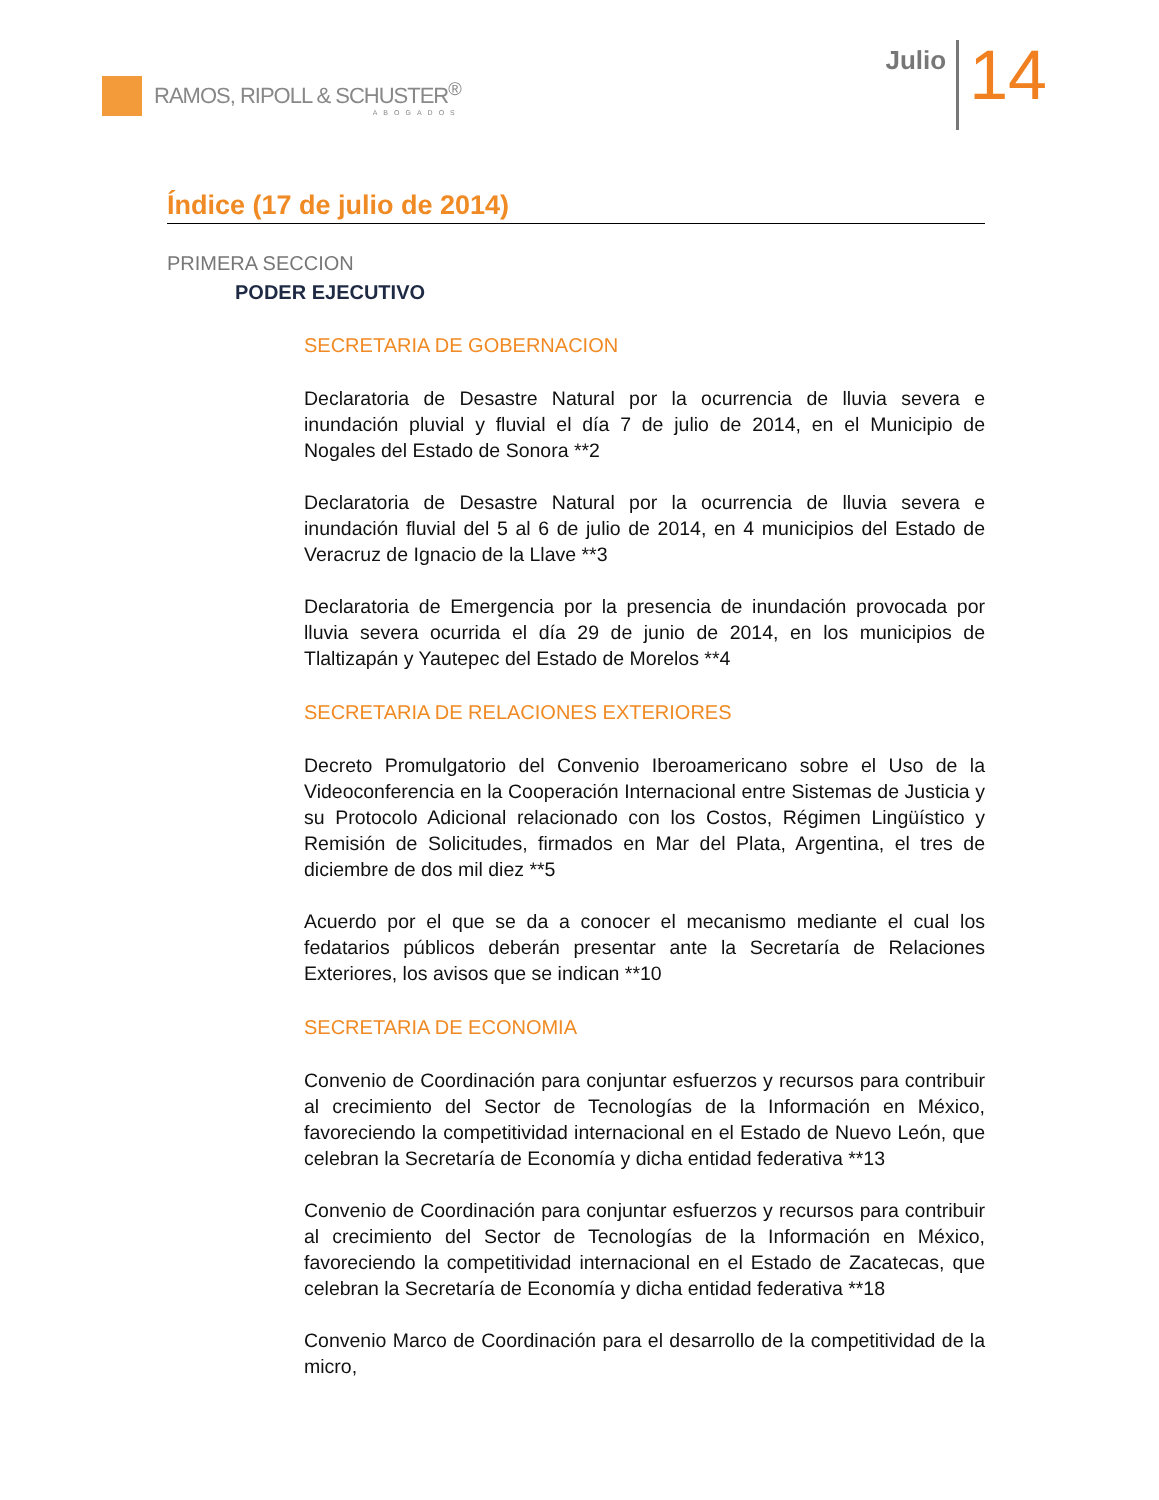RAMOS, RIPOLL & SCHUSTER<sup>®</sup>
ABOGADOS
Julio
14
Índice (17 de julio de 2014)
PRIMERA SECCION
PODER EJECUTIVO
SECRETARIA DE GOBERNACION
Declaratoria de Desastre Natural por la ocurrencia de lluvia severa e inundación pluvial y fluvial el día 7 de julio de 2014, en el Municipio de Nogales del Estado de Sonora **2
Declaratoria de Desastre Natural por la ocurrencia de lluvia severa e inundación fluvial del 5 al 6 de julio de 2014, en 4 municipios del Estado de Veracruz de Ignacio de la Llave **3
Declaratoria de Emergencia por la presencia de inundación provocada por lluvia severa ocurrida el día 29 de junio de 2014, en los municipios de Tlaltizapán y Yautepec del Estado de Morelos **4
SECRETARIA DE RELACIONES EXTERIORES
Decreto Promulgatorio del Convenio Iberoamericano sobre el Uso de la Videoconferencia en la Cooperación Internacional entre Sistemas de Justicia y su Protocolo Adicional relacionado con los Costos, Régimen Lingüístico y Remisión de Solicitudes, firmados en Mar del Plata, Argentina, el tres de diciembre de dos mil diez **5
Acuerdo por el que se da a conocer el mecanismo mediante el cual los fedatarios públicos deberán presentar ante la Secretaría de Relaciones Exteriores, los avisos que se indican **10
SECRETARIA DE ECONOMIA
Convenio de Coordinación para conjuntar esfuerzos y recursos para contribuir al crecimiento del Sector de Tecnologías de la Información en México, favoreciendo la competitividad internacional en el Estado de Nuevo León, que celebran la Secretaría de Economía y dicha entidad federativa **13
Convenio de Coordinación para conjuntar esfuerzos y recursos para contribuir al crecimiento del Sector de Tecnologías de la Información en México, favoreciendo la competitividad internacional en el Estado de Zacatecas, que celebran la Secretaría de Economía y dicha entidad federativa **18
Convenio Marco de Coordinación para el desarrollo de la competitividad de la micro,